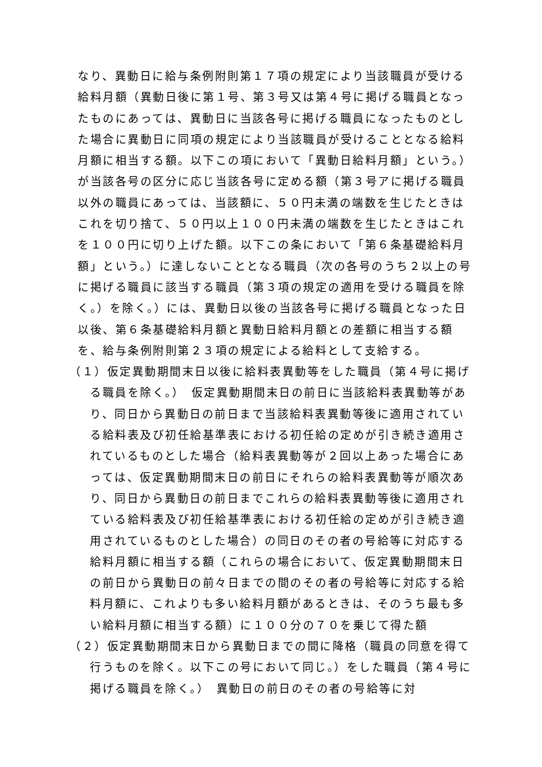なり、異動日に給与条例附則第１７項の規定により当該職員が受ける給料月額（異動日後に第１号、第３号又は第４号に掲げる職員となったものにあっては、異動日に当該各号に掲げる職員になったものとした場合に異動日に同項の規定により当該職員が受けることとなる給料月額に相当する額。以下この項において「異動日給料月額」という。）が当該各号の区分に応じ当該各号に定める額（第３号アに掲げる職員以外の職員にあっては、当該額に、５０円未満の端数を生じたときはこれを切り捨て、５０円以上１００円未満の端数を生じたときはこれを１００円に切り上げた額。以下この条において「第６条基礎給料月額」という。）に達しないこととなる職員（次の各号のうち２以上の号に掲げる職員に該当する職員（第３項の規定の適用を受ける職員を除く。）を除く。）には、異動日以後の当該各号に掲げる職員となった日以後、第６条基礎給料月額と異動日給料月額との差額に相当する額を、給与条例附則第２３項の規定による給料として支給する。
（１）仮定異動期間末日以後に給料表異動等をした職員（第４号に掲げる職員を除く。）　仮定異動期間末日の前日に当該給料表異動等があり、同日から異動日の前日まで当該給料表異動等後に適用されている給料表及び初任給基準表における初任給の定めが引き続き適用されているものとした場合（給料表異動等が２回以上あった場合にあっては、仮定異動期間末日の前日にそれらの給料表異動等が順次あり、同日から異動日の前日までこれらの給料表異動等後に適用されている給料表及び初任給基準表における初任給の定めが引き続き適用されているものとした場合）の同日のその者の号給等に対応する給料月額に相当する額（これらの場合において、仮定異動期間末日の前日から異動日の前々日までの間のその者の号給等に対応する給料月額に、これよりも多い給料月額があるときは、そのうち最も多い給料月額に相当する額）に１００分の７０を乗じて得た額
（２）仮定異動期間末日から異動日までの間に降格（職員の同意を得て行うものを除く。以下この号において同じ。）をした職員（第４号に掲げる職員を除く。）　異動日の前日のその者の号給等に対